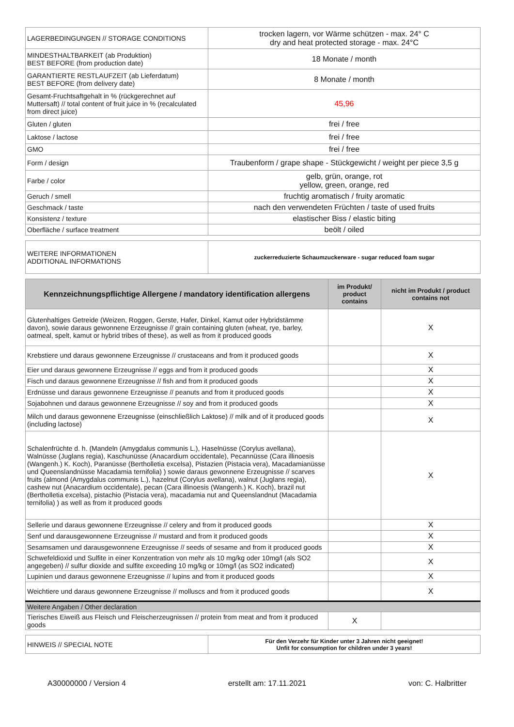| LAGERBEDINGUNGEN // STORAGE CONDITIONS | trocken lagern, vor Wärme schützen - max. 24° C dry and heat protected storage - max. 24°C |
| MINDESTHALTBARKEIT (ab Produktion) BEST BEFORE (from production date) | 18 Monate / month |
| GARANTIERTE RESTLAUFZEIT (ab Lieferdatum) BEST BEFORE (from delivery date) | 8 Monate / month |
| Gesamt-Fruchtsaftgehalt in % (rückgerechnet auf Muttersaft) // total content of fruit juice in % (recalculated from direct juice) | 45,96 |
| Gluten / gluten | frei / free |
| Laktose / lactose | frei / free |
| GMO | frei / free |
| Form / design | Traubenform / grape shape - Stückgewicht / weight per piece 3,5 g |
| Farbe / color | gelb, grün, orange, rot yellow, green, orange, red |
| Geruch / smell | fruchtig aromatisch / fruity aromatic |
| Geschmack / taste | nach den verwendeten Früchten / taste of used fruits |
| Konsistenz / texture | elastischer Biss / elastic biting |
| Oberfläche / surface treatment | beölt / oiled |
| WEITERE INFORMATIONEN ADDITIONAL INFORMATIONS | zuckerreduzierte Schaumzuckerware - sugar reduced foam sugar |
| Kennzeichnungspflichtige Allergene / mandatory identification allergens | im Produkt/ product contains | nicht im Produkt / product contains not |
| --- | --- | --- |
| Glutenhaltiges Getreide (Weizen, Roggen, Gerste, Hafer, Dinkel, Kamut oder Hybridstämme davon), sowie daraus gewonnene Erzeugnisse // grain containing gluten (wheat, rye, barley, oatmeal, spelt, kamut or hybrid tribes of these), as well as from it produced goods | | X |
| Krebstiere und daraus gewonnene Erzeugnisse // crustaceans and from it produced goods | | X |
| Eier und daraus gewonnene Erzeugnisse // eggs and from it produced goods | | X |
| Fisch und daraus gewonnene Erzeugnisse // fish and from it produced goods | | X |
| Erdnüsse und daraus gewonnene Erzeugnisse // peanuts and from it produced goods | | X |
| Sojabohnen und daraus gewonnene Erzeugnisse // soy and from it produced goods | | X |
| Milch und daraus gewonnene Erzeugnisse (einschließlich Laktose) // milk and of it produced goods (including lactose) | | X |
| Schalenfrüchte d. h. (Mandeln (Amygdalus communis L.), Haselnüsse (Corylus avellana), Walnüsse (Juglans regia), Kaschunüsse (Anacardium occidentale), Pecannüsse (Cara illinoesis (Wangenh.) K. Koch), Paranüsse (Bertholletia excelsa), Pistazien (Pistacia vera), Macadamianüsse und Queenslandnüsse Macadamia ternifolia) ) sowie daraus gewonnene Erzeugnisse // scarves fruits (almond (Amygdalus communis L.), hazelnut (Corylus avellana), walnut (Juglans regia), cashew nut (Anacardium occidentale), pecan (Cara illinoesis (Wangenh.) K. Koch), brazil nut (Bertholletia excelsa), pistachio (Pistacia vera), macadamia nut and Queenslandnut (Macadamia ternifolia) ) as well as from it produced goods | | X |
| Sellerie und daraus gewonnene Erzeugnisse // celery and from it produced goods | | X |
| Senf und darausgewonnene Erzeugnisse // mustard and from it produced goods | | X |
| Sesamsamen und darausgewonnene Erzeugnisse // seeds of sesame and from it produced goods | | X |
| Schwefeldioxid und Sulfite in einer Konzentration von mehr als 10 mg/kg oder 10mg/l (als SO2 angegeben) // sulfur dioxide and sulfite exceeding 10 mg/kg or 10mg/l (as SO2 indicated) | | X |
| Lupinien und daraus gewonnene Erzeugnisse // lupins and from it produced goods | | X |
| Weichtiere und daraus gewonnene Erzeugnisse // molluscs and from it produced goods | | X |
| Weitere Angaben / Other declaration | | |
| Tierisches Eiweiß aus Fleisch und Fleischerzeugnissen // protein from meat and from it produced goods | X | |
| HINWEIS // SPECIAL NOTE | Für den Verzehr für Kinder unter 3 Jahren nicht geeignet! Unfit for consumption for children under 3 years! |
A30000000 / Version 4 erstellt am: 17.11.2021 von: C. Halbritter